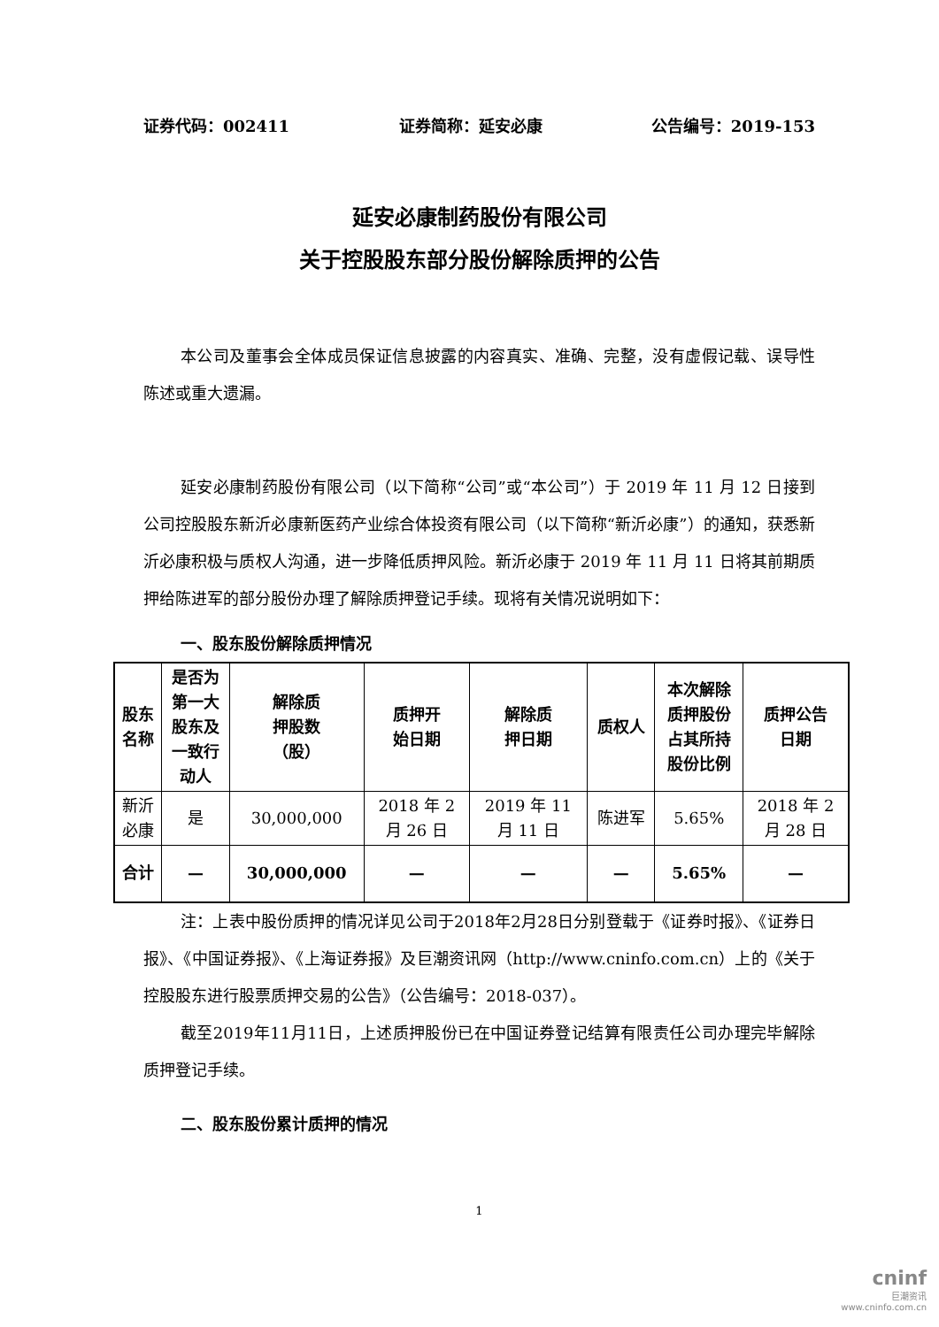证券代码：002411 证券简称：延安必康 公告编号：2019-153
延安必康制药股份有限公司
关于控股股东部分股份解除质押的公告
本公司及董事会全体成员保证信息披露的内容真实、准确、完整，没有虚假记载、误导性陈述或重大遗漏。
延安必康制药股份有限公司（以下简称“公司”或“本公司”）于 2019 年 11 月 12 日接到公司控股股东新沂必康新医药产业综合体投资有限公司（以下简称“新沂必康”）的通知，获悉新沂必康积极与质权人沟通，进一步降低质押风险。新沂必康于 2019 年 11 月 11 日将其前期质押给陈进军的部分股份办理了解除质押登记手续。现将有关情况说明如下：
一、股东股份解除质押情况
| 股东 名称 | 是否为 第一大 股东及 一致行 动人 | 解除质 押股数 （股） | 质押开 始日期 | 解除质 押日期 | 质权人 | 本次解除 质押股份 占其所持 股份比例 | 质押公告 日期 |
| --- | --- | --- | --- | --- | --- | --- | --- |
| 新沂 必康 | 是 | 30,000,000 | 2018 年 2 月 26 日 | 2019 年 11 月 11 日 | 陈进军 | 5.65% | 2018 年 2 月 28 日 |
| 合计 | — | 30,000,000 | — | — | — | 5.65% | — |
注：上表中股份质押的情况详见公司于2018年2月28日分别登载于《证券时报》、《证券日报》、《中国证券报》、《上海证券报》及巨潮资讯网（http://www.cninfo.com.cn）上的《关于控股股东进行股票质押交易的公告》（公告编号：2018-037）。
截至2019年11月11日，上述质押股份已在中国证券登记结算有限责任公司办理完毕解除质押登记手续。
二、股东股份累计质押的情况
1
cninf
巨潮资讯
www.cninfo.com.cn